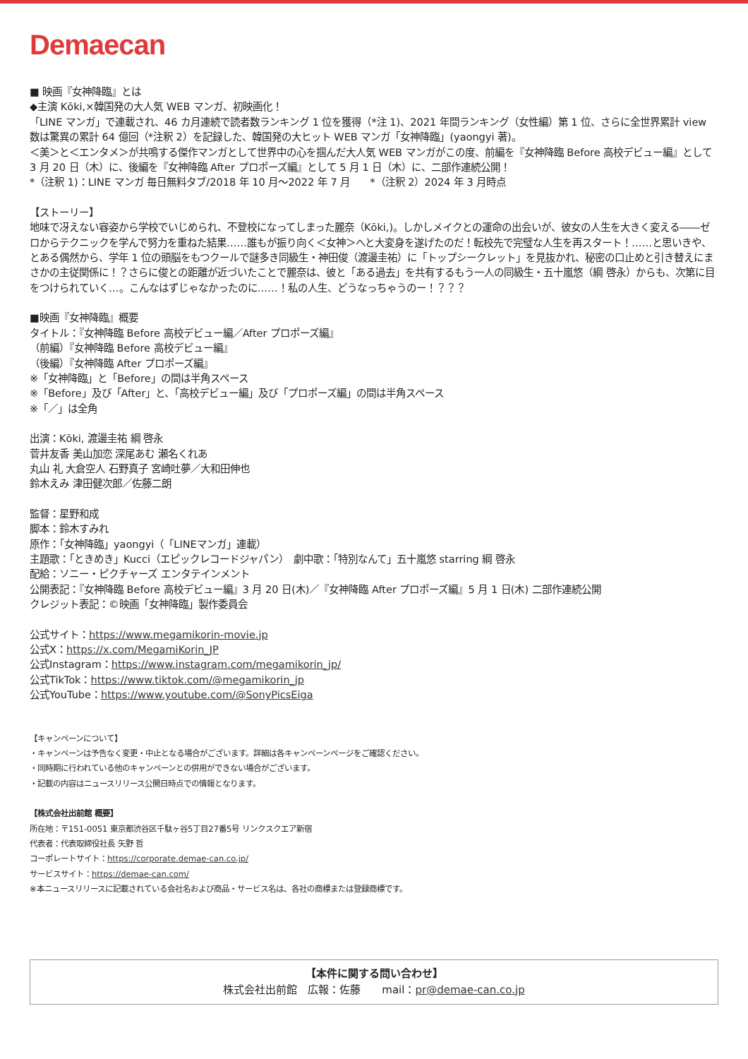Demaecan
■ 映画『女神降臨』とは
◆主演 Kōki,×韓国発の大人気 WEB マンガ、初映画化！
「LINE マンガ」で連載され、46 カ月連続で読者数ランキング 1 位を獲得（*注 1)、2021 年間ランキング（女性編）第 1 位、さらに全世界累計 view 数は驚異の累計 64 億回（*注釈 2）を記録した、韓国発の大ヒット WEB マンガ「女神降臨」(yaongyi 著)。
＜美＞と＜エンタメ＞が共鳴する傑作マンガとして世界中の心を掴んだ大人気 WEB マンガがこの度、前編を『女神降臨 Before 高校デビュー編』として 3 月 20 日（木）に、後編を『女神降臨 After プロポーズ編』として 5 月 1 日（木）に、二部作連続公開！
*（注釈 1)：LINE マンガ 毎日無料タブ/2018 年 10 月～2022 年 7 月　　*（注釈 2）2024 年 3 月時点
【ストーリー】
地味で冴えない容姿から学校でいじめられ、不登校になってしまった麗奈（Kōki,)。しかしメイクとの運命の出会いが、彼女の人生を大きく変える――ゼロからテクニックを学んで努力を重ねた結果……誰もが振り向く＜女神＞へと大変身を遂げたのだ！転校先で完璧な人生を再スタート！……と思いきや、とある偶然から、学年 1 位の頭脳をもつクールで謎多き同級生・神田俊（渡邊圭祐）に「トップシークレット」を見抜かれ、秘密の口止めと引き替えにまさかの主従関係に！？さらに俊との距離が近づいたことで麗奈は、彼と「ある過去」を共有するもう一人の同級生・五十嵐悠（綱 啓永）からも、次第に目をつけられていく…。こんなはずじゃなかったのに……！私の人生、どうなっちゃうのー！？？？
■映画『女神降臨』概要
タイトル：『女神降臨 Before 高校デビュー編／After プロポーズ編』
（前編）『女神降臨 Before 高校デビュー編』
（後編）『女神降臨 After プロポーズ編』
※「女神降臨」と「Before」の間は半角スペース
※「Before」及び「After」と、「高校デビュー編」及び「プロポーズ編」の間は半角スペース
※「／」は全角
出演：Kōki, 渡邊圭祐 綱 啓永
菅井友香 美山加恋 深尾あむ 瀬名くれあ
丸山 礼 大倉空人 石野真子 宮崎吐夢／大和田伸也
鈴木えみ 津田健次郎／佐藤二朗
監督：星野和成
脚本：鈴木すみれ
原作：「女神降臨」yaongyi（「LINEマンガ」連載）
主題歌：「ときめき」Kucci（エピックレコードジャパン）　劇中歌：「特別なんて」五十嵐悠 starring 綱 啓永
配給：ソニー・ピクチャーズ エンタテインメント
公開表記：『女神降臨 Before 高校デビュー編』3 月 20 日(木)／『女神降臨 After プロポーズ編』5 月 1 日(木) 二部作連続公開
クレジット表記：©映画「女神降臨」製作委員会
公式サイト：https://www.megamikorin-movie.jp
公式X：https://x.com/MegamiKorin_JP
公式Instagram：https://www.instagram.com/megamikorin_jp/
公式TikTok：https://www.tiktok.com/@megamikorin_jp
公式YouTube：https://www.youtube.com/@SonyPicsEiga
【キャンペーンについて】
・キャンペーンは予告なく変更・中止となる場合がございます。詳細は各キャンペーンページをご確認ください。
・同時期に行われている他のキャンペーンとの併用ができない場合がございます。
・記載の内容はニュースリリース公開日時点での情報となります。
【株式会社出前館 概要】
所在地：〒151-0051 東京都渋谷区千駄ヶ谷5丁目27番5号 リンクスクエア新宿
代表者：代表取締役社長 矢野 哲
コーポレートサイト：https://corporate.demae-can.co.jp/
サービスサイト：https://demae-can.com/
※本ニュースリリースに記載されている会社名および商品・サービス名は、各社の商標または登録商標です。
【本件に関する問い合わせ】
株式会社出前館　広報：佐藤　　mail：pr@demae-can.co.jp